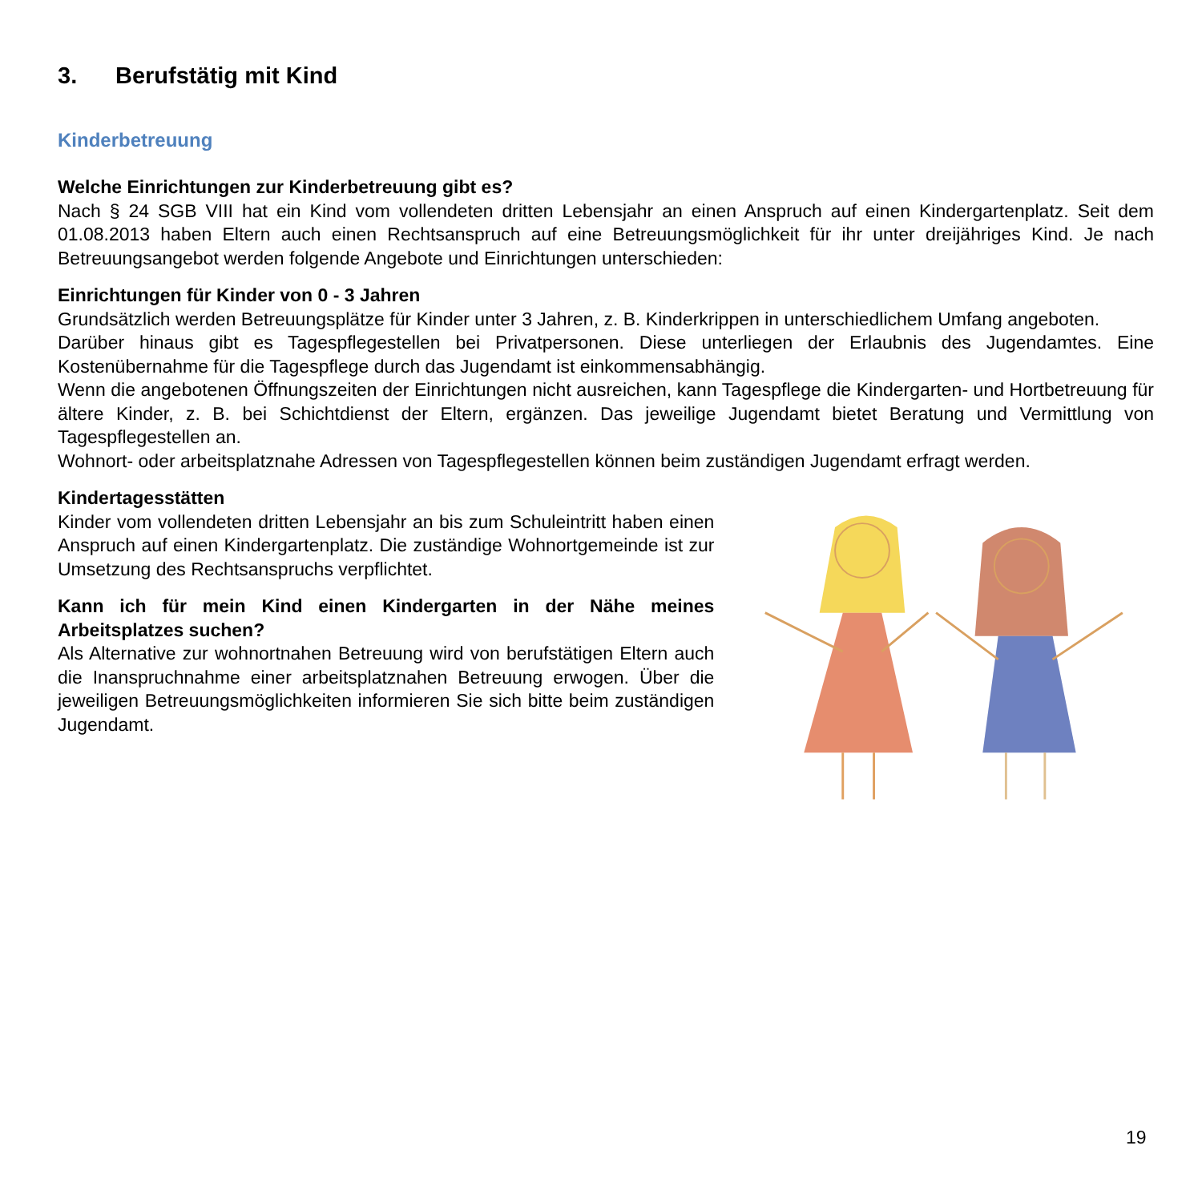3. Berufstätig mit Kind
Kinderbetreuung
Welche Einrichtungen zur Kinderbetreuung gibt es?
Nach § 24 SGB VIII hat ein Kind vom vollendeten dritten Lebensjahr an einen Anspruch auf einen Kindergartenplatz. Seit dem 01.08.2013 haben Eltern auch einen Rechtsanspruch auf eine Betreuungsmöglichkeit für ihr unter dreijähriges Kind. Je nach Betreuungsangebot werden folgende Angebote und Einrichtungen unterschieden:
Einrichtungen für Kinder von 0 - 3 Jahren
Grundsätzlich werden Betreuungsplätze für Kinder unter 3 Jahren, z. B. Kinderkrippen in unterschiedlichem Umfang angeboten.
Darüber hinaus gibt es Tagespflegestellen bei Privatpersonen. Diese unterliegen der Erlaubnis des Jugendamtes. Eine Kostenübernahme für die Tagespflege durch das Jugendamt ist einkommensabhängig.
Wenn die angebotenen Öffnungszeiten der Einrichtungen nicht ausreichen, kann Tagespflege die Kindergarten- und Hortbetreuung für ältere Kinder, z. B. bei Schichtdienst der Eltern, ergänzen. Das jeweilige Jugendamt bietet Beratung und Vermittlung von Tagespflegestellen an.
Wohnort- oder arbeitsplatznahe Adressen von Tagespflegestellen können beim zuständigen Jugendamt erfragt werden.
Kindertagesstätten
Kinder vom vollendeten dritten Lebensjahr an bis zum Schuleintritt haben einen Anspruch auf einen Kindergartenplatz. Die zuständige Wohnortgemeinde ist zur Umsetzung des Rechtsanspruchs verpflichtet.
Kann ich für mein Kind einen Kindergarten in der Nähe meines Arbeitsplatzes suchen?
Als Alternative zur wohnortnahen Betreuung wird von berufstätigen Eltern auch die Inanspruchnahme einer arbeitsplatznahen Betreuung erwogen. Über die jeweiligen Betreuungsmöglichkeiten informieren Sie sich bitte beim zuständigen Jugendamt.
19